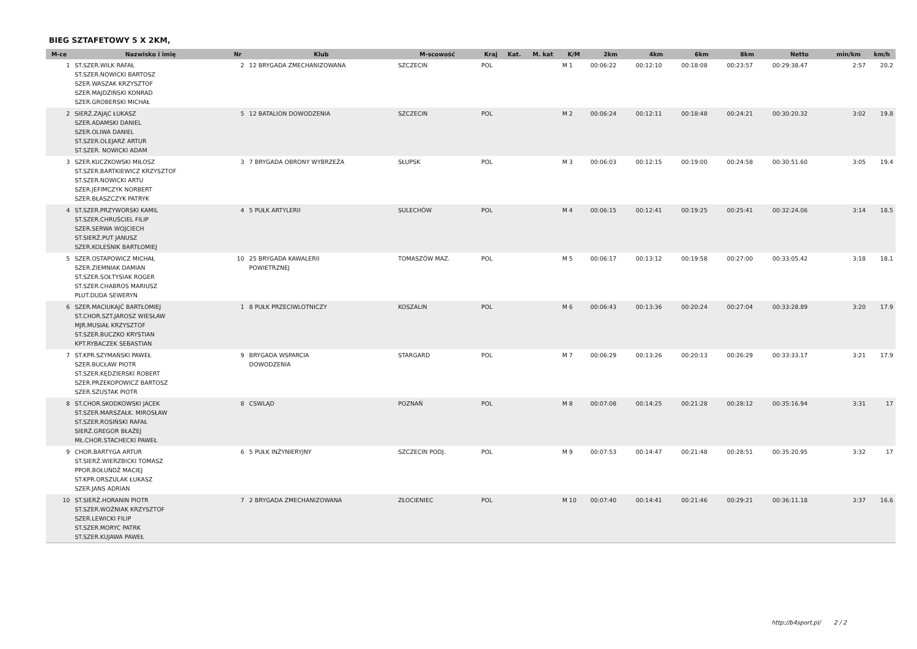BIEG SZTAFETOWY 5 X 2KM,
| M-ce | Nazwisko i imię | Nr | Klub | M-scowość | Kraj | Kat. | M. kat | K/M | 2km | 4km | 6km | 8km | Netto | min/km | km/h |
| --- | --- | --- | --- | --- | --- | --- | --- | --- | --- | --- | --- | --- | --- | --- | --- |
| 1 | ST.SZER.WILK RAFAŁ ST.SZER.NOWICKI BARTOSZ SZER.WASZAK KRZYSZTOF SZER.MAJDZIŃSKI KONRAD SZER.GROBERSKI MICHAŁ | 2 | 12 BRYGADA ZMECHANIZOWANA | SZCZECIN | POL | | | M 1 | 00:06:22 | 00:12:10 | 00:18:08 | 00:23:57 | 00:29:38.47 | 2:57 | 20.2 |
| 2 | SIERŻ.ZAJĄC ŁUKASZ SZER.ADAMSKI DANIEL SZER.OLIWA DANIEL ST.SZER.OLEJARZ ARTUR ST.SZER. NOWICKI ADAM | 5 | 12 BATALION DOWODZENIA | SZCZECIN | POL | | | M 2 | 00:06:24 | 00:12:11 | 00:18:48 | 00:24:21 | 00:30:20.32 | 3:02 | 19.8 |
| 3 | SZER.KUCZKOWSKI MIŁOSZ ST.SZER.BARTKIEWICZ KRZYSZTOF ST.SZER.NOWICKI ARTU SZER.JEFIMCZYK NORBERT SZER.BŁASZCZYK PATRYK | 3 | 7 BRYGADA OBRONY WYBRZEŻA | SŁUPSK | POL | | | M 3 | 00:06:03 | 00:12:15 | 00:19:00 | 00:24:58 | 00:30:51.60 | 3:05 | 19.4 |
| 4 | ST.SZER.PRZYWORSKI KAMIL ST.SZER.CHRUŚCIEL FILIP SZER.SERWA WOJCIECH ST.SIERŻ.PUT JANUSZ SZER.KOLEŚNIK BARTŁOMIEJ | 4 | 5 PUŁK ARTYLERII | SULECHÓW | POL | | | M 4 | 00:06:15 | 00:12:41 | 00:19:25 | 00:25:41 | 00:32:24.06 | 3:14 | 18.5 |
| 5 | SZER.OSTAPOWICZ MICHAŁ SZER.ZIEMNIAK DAMIAN ST.SZER.SOŁTYSIAK ROGER ST.SZER.CHABROS MARIUSZ PLUT.DUDA SEWERYN | 10 | 25 BRYGADA KAWALERII POWIETRZNEJ | TOMASZÓW MAZ. | POL | | | M 5 | 00:06:17 | 00:13:12 | 00:19:58 | 00:27:00 | 00:33:05.42 | 3:18 | 18.1 |
| 6 | SZER.MACIUKAJĆ BARTŁOMIEJ ST.CHOR.SZT.JAROSZ WIESŁAW MJR.MUSIAŁ KRZYSZTOF ST.SZER.BUCZKO KRYSTIAN KPT.RYBACZEK SEBASTIAN | 1 | 8 PUŁK PRZECIWLOTNICZY | KOSZALIN | POL | | | M 6 | 00:06:43 | 00:13:36 | 00:20:24 | 00:27:04 | 00:33:28.89 | 3:20 | 17.9 |
| 7 | ST.KPR.SZYMAŃSKI PAWEŁ SZER.BUCŁAW PIOTR ST.SZER.KĘDZIERSKI ROBERT SZER.PRZEKOPOWICZ BARTOSZ SZER.SZUSTAK PIOTR | 9 | BRYGADA WSPARCIA DOWODZENIA | STARGARD | POL | | | M 7 | 00:06:29 | 00:13:26 | 00:20:13 | 00:26:29 | 00:33:33.17 | 3:21 | 17.9 |
| 8 | ST.CHOR.SKODKOWSKI JACEK ST.SZER.MARSZAŁK. MIROSŁAW ST.SZER.ROSIŃSKI RAFAŁ SIERŻ.GREGOR BŁAŻEJ MŁ.CHOR.STACHECKI PAWEŁ | 8 | CSWLĄD | POZNAŃ | POL | | | M 8 | 00:07:08 | 00:14:25 | 00:21:28 | 00:28:12 | 00:35:16.94 | 3:31 | 17 |
| 9 | CHOR.BARTYGA ARTUR ST.SIERŻ.WIERZBICKI TOMASZ PPOR.BOŁUŃDŹ MACIEJ ST.KPR.ORSZULAK ŁUKASZ SZER.JANS ADRIAN | 6 | 5 PUŁK INŻYNIERYJNY | SZCZECIN PODJ. | POL | | | M 9 | 00:07:53 | 00:14:47 | 00:21:48 | 00:28:51 | 00:35:20.95 | 3:32 | 17 |
| 10 | ST.SIERŻ.HORANIN PIOTR ST.SZER.WOŹNIAK KRZYSZTOF SZER.LEWICKI FILIP ST.SZER.MORYC PATRK ST.SZER.KUJAWA PAWEŁ | 7 | 2 BRYGADA ZMECHANIZOWANA | ZŁOCIENIEC | POL | | | M 10 | 00:07:40 | 00:14:41 | 00:21:46 | 00:29:21 | 00:36:11.18 | 3:37 | 16.6 |
http://b4sport.pl/ 2 / 2